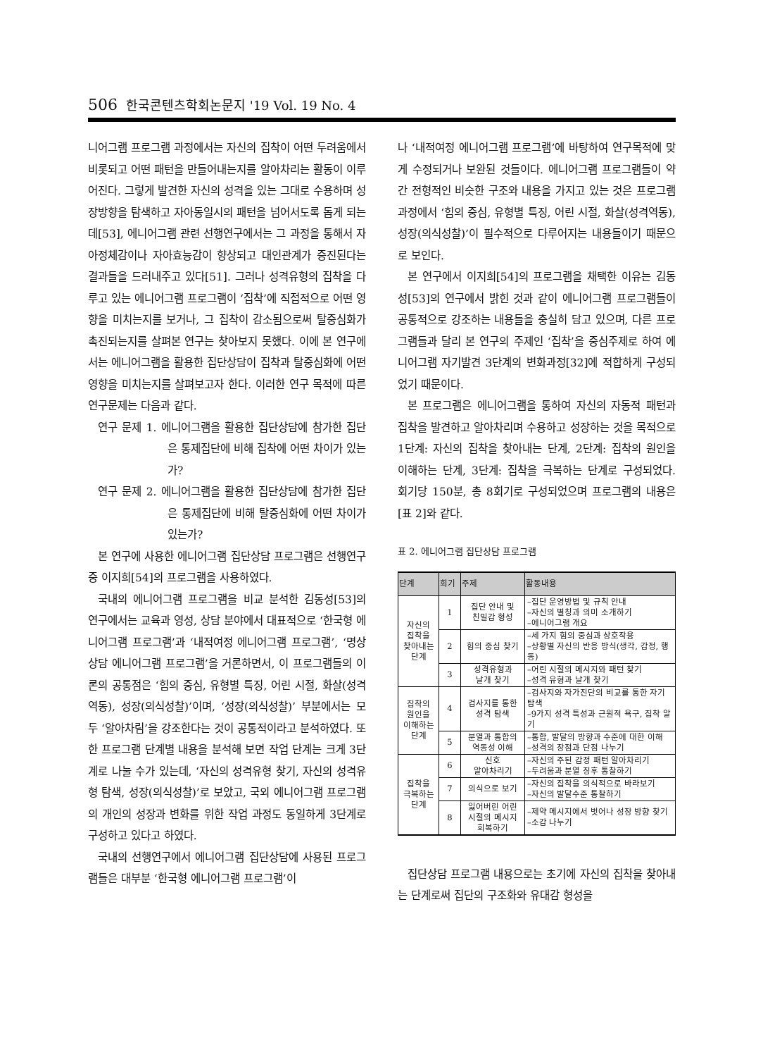506 한국콘텐츠학회논문지 '19 Vol. 19 No. 4
니어그램 프로그램 과정에서는 자신의 집착이 어떤 두려움에서 비롯되고 어떤 패턴을 만들어내는지를 알아차리는 활동이 이루어진다. 그렇게 발견한 자신의 성격을 있는 그대로 수용하며 성장방향을 탐색하고 자아동일시의 패턴을 넘어서도록 돕게 되는데[53], 에니어그램 관련 선행연구에서는 그 과정을 통해서 자아정체감이나 자아효능감이 향상되고 대인관계가 증진된다는 결과들을 드러내주고 있다[51]. 그러나 성격유형의 집착을 다루고 있는 에니어그램 프로그램이 ‘집착’에 직접적으로 어떤 영향을 미치는지를 보거나, 그 집착이 감소됨으로써 탈중심화가 촉진되는지를 살펴본 연구는 찾아보지 못했다. 이에 본 연구에서는 에니어그램을 활용한 집단상담이 집착과 탈중심화에 어떤 영향을 미치는지를 살펴보고자 한다. 이러한 연구 목적에 따른 연구문제는 다음과 같다.
연구 문제 1. 에니어그램을 활용한 집단상담에 참가한 집단은 통제집단에 비해 집착에 어떤 차이가 있는가?
연구 문제 2. 에니어그램을 활용한 집단상담에 참가한 집단은 통제집단에 비해 탈중심화에 어떤 차이가 있는가?
본 연구에 사용한 에니어그램 집단상담 프로그램은 선행연구 중 이지희[54]의 프로그램을 사용하였다.
국내의 에니어그램 프로그램을 비교 분석한 김동성[53]의 연구에서는 교육과 영성, 상담 분야에서 대표적으로 ‘한국형 에니어그램 프로그램’과 ‘내적여정 에니어그램 프로그램’, ‘명상상담 에니어그램 프로그램’을 거론하면서, 이 프로그램들의 이론의 공통점은 ‘힘의 중심, 유형별 특징, 어린 시절, 화살(성격역동), 성장(의식성찰)’이며, ‘성장(의식성찰)’ 부분에서는 모두 ‘알아차림’을 강조한다는 것이 공통적이라고 분석하였다. 또한 프로그램 단계별 내용을 분석해 보면 작업 단계는 크게 3단계로 나눌 수가 있는데, ‘자신의 성격유형 찾기, 자신의 성격유형 탐색, 성장(의식성찰)’로 보았고, 국외 에니어그램 프로그램의 개인의 성장과 변화를 위한 작업 과정도 동일하게 3단계로 구성하고 있다고 하였다.
국내의 선행연구에서 에니어그램 집단상담에 사용된 프로그램들은 대부분 ‘한국형 에니어그램 프로그램’이
나 ‘내적여정 에니어그램 프로그램’에 바탕하여 연구목적에 맞게 수정되거나 보완된 것들이다. 에니어그램 프로그램들이 약간 전형적인 비슷한 구조와 내용을 가지고 있는 것은 프로그램 과정에서 ‘힘의 중심, 유형별 특징, 어린 시절, 화살(성격역동), 성장(의식성찰)’이 필수적으로 다루어지는 내용들이기 때문으로 보인다.
본 연구에서 이지희[54]의 프로그램을 채택한 이유는 김동성[53]의 연구에서 밝힌 것과 같이 에니어그램 프로그램들이 공통적으로 강조하는 내용들을 충실히 담고 있으며, 다른 프로그램들과 달리 본 연구의 주제인 ‘집착’을 중심주제로 하여 에니어그램 자기발견 3단계의 변화과정[32]에 적합하게 구성되었기 때문이다.
본 프로그램은 에니어그램을 통하여 자신의 자동적 패턴과 집착을 발견하고 알아차리며 수용하고 성장하는 것을 목적으로 1단계: 자신의 집착을 찾아내는 단계, 2단계: 집착의 원인을 이해하는 단계, 3단계: 집착을 극복하는 단계로 구성되었다. 회기당 150분, 총 8회기로 구성되었으며 프로그램의 내용은 [표 2]와 같다.
표 2. 에니어그램 집단상담 프로그램
| 단계 | 회기 | 주제 | 활동내용 |
| --- | --- | --- | --- |
| 자신의 집착을 찾아내는 단계 | 1 | 집단 안내 및 친밀감 형성 | –집단 운영방법 및 규칙 안내 –자신의 별칭과 의미 소개하기 –에니어그램 개요 |
| | 2 | 힘의 중심 찾기 | –세 가지 힘의 중심과 상호작용 –상황별 자신의 반응 방식(생각, 감정, 행동) |
| | 3 | 성격유형과 날개 찾기 | –어린 시절의 메시지와 패턴 찾기 –성격 유형과 날개 찾기 |
| 집착의 원인을 이해하는 단계 | 4 | 검사지를 통한 성격 탐색 | –검사지와 자가진단의 비교를 통한 자기 탐색 –9가지 성격 특성과 근원적 욕구, 집착 알기 |
| | 5 | 분열과 통합의 역동성 이해 | –통합, 발달의 방향과 수준에 대한 이해 –성격의 장점과 단점 나누기 |
| 집착을 극복하는 단계 | 6 | 신호 알아차리기 | –자신의 주된 감정 패턴 알아차리기 –두려움과 분열 징후 통찰하기 |
| | 7 | 의식으로 보기 | –자신의 집착을 의식적으로 바라보기 –자신의 발달수준 통찰하기 |
| | 8 | 잃어버린 어린 시절의 메시지 회복하기 | –제약 메시지에서 벗어나 성장 방향 찾기 –소감 나누기 |
집단상담 프로그램 내용으로는 초기에 자신의 집착을 찾아내는 단계로써 집단의 구조화와 유대감 형성을